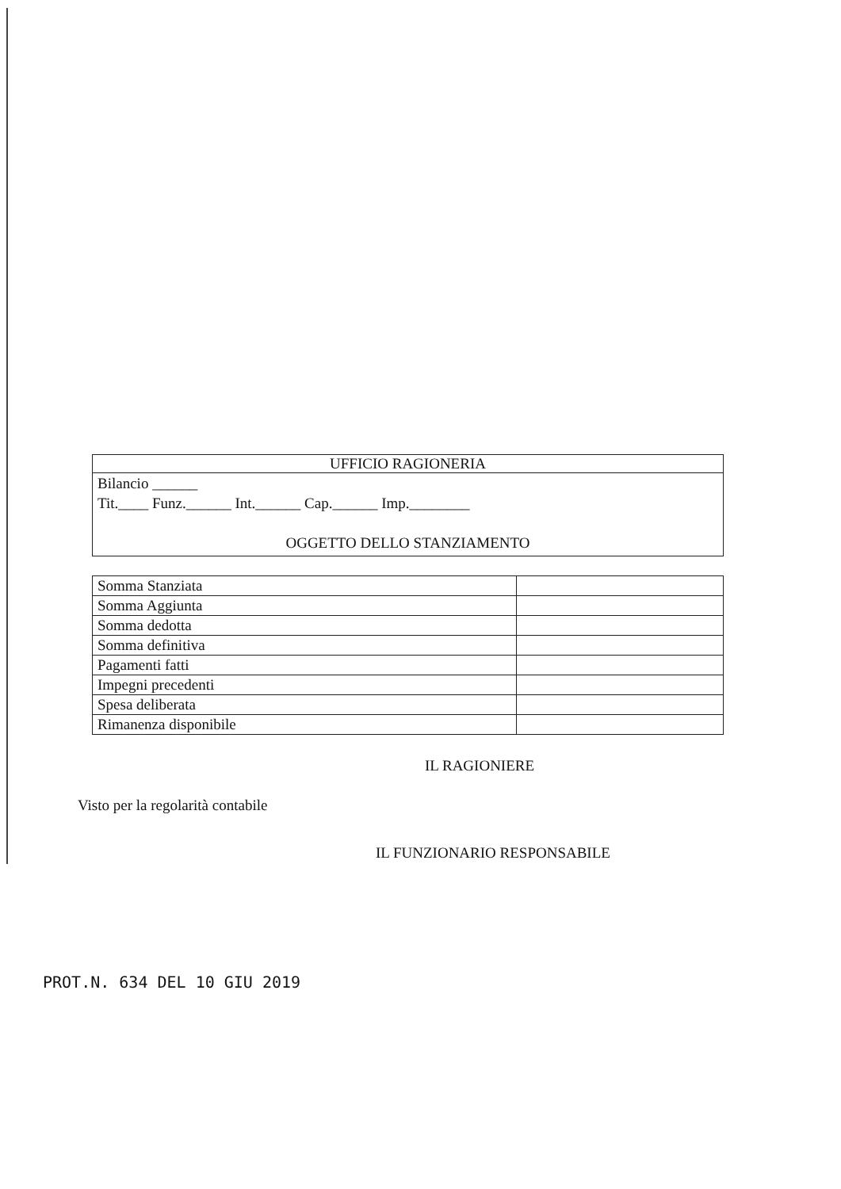| UFFICIO RAGIONERIA |
| --- |
| Bilancio ______ Tit.____ Funz.______ Int.______ Cap.______ Imp.________ OGGETTO DELLO STANZIAMENTO |
| Somma Stanziata | |
| Somma Aggiunta | |
| Somma dedotta | |
| Somma definitiva | |
| Pagamenti fatti | |
| Impegni precedenti | |
| Spesa deliberata | |
| Rimanenza disponibile | |
IL RAGIONIERE
Visto per la regolarità contabile
IL FUNZIONARIO RESPONSABILE
PROT.N. 634 DEL 10 GIU 2019